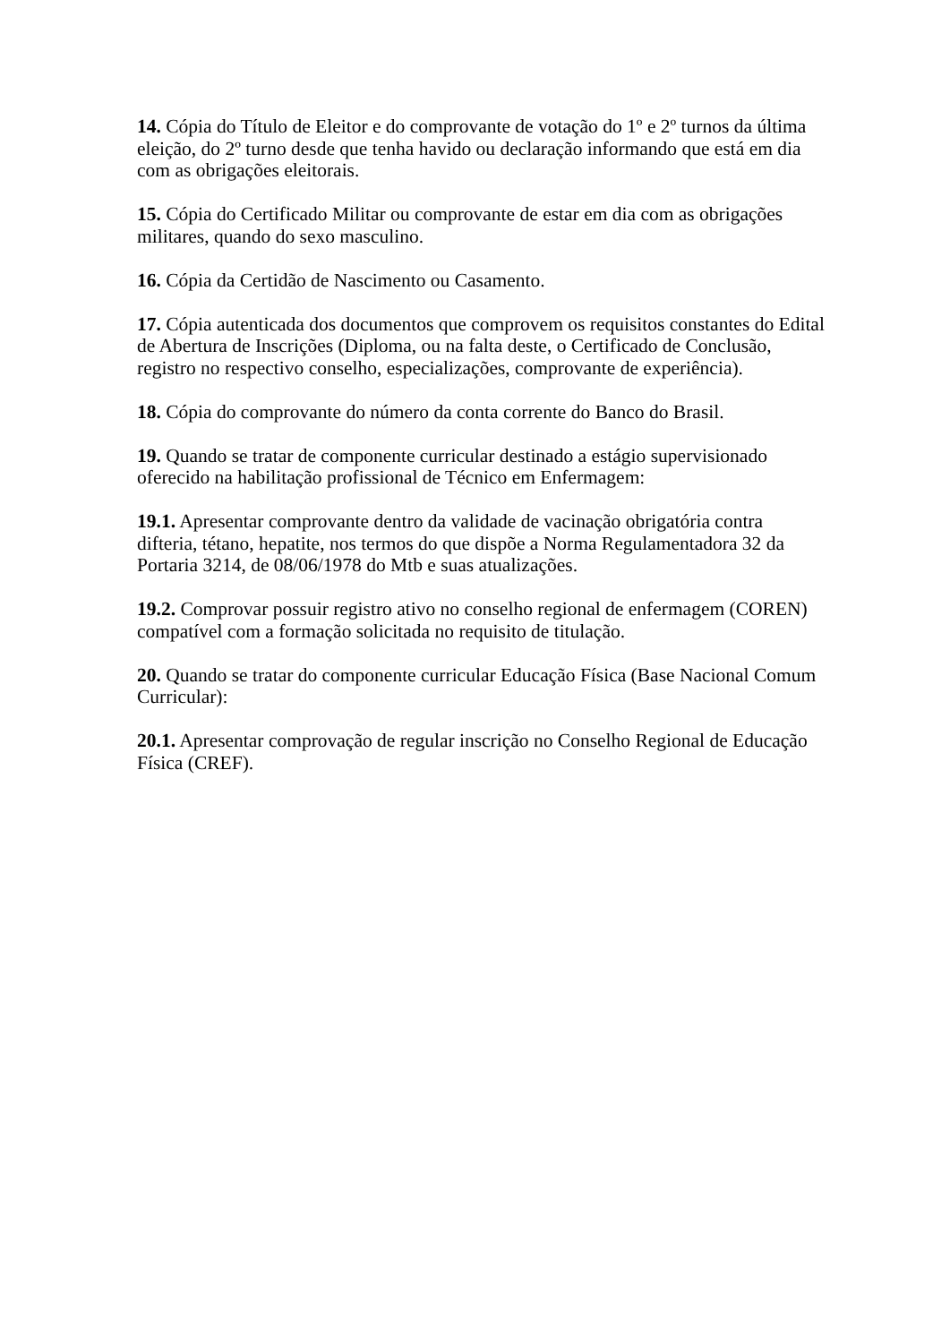14. Cópia do Título de Eleitor e do comprovante de votação do 1º e 2º turnos da última eleição, do 2º turno desde que tenha havido ou declaração informando que está em dia com as obrigações eleitorais.
15. Cópia do Certificado Militar ou comprovante de estar em dia com as obrigações militares, quando do sexo masculino.
16. Cópia da Certidão de Nascimento ou Casamento.
17. Cópia autenticada dos documentos que comprovem os requisitos constantes do Edital de Abertura de Inscrições (Diploma, ou na falta deste, o Certificado de Conclusão, registro no respectivo conselho, especializações, comprovante de experiência).
18. Cópia do comprovante do número da conta corrente do Banco do Brasil.
19. Quando se tratar de componente curricular destinado a estágio supervisionado oferecido na habilitação profissional de Técnico em Enfermagem:
19.1. Apresentar comprovante dentro da validade de vacinação obrigatória contra difteria, tétano, hepatite, nos termos do que dispõe a Norma Regulamentadora 32 da Portaria 3214, de 08/06/1978 do Mtb e suas atualizações.
19.2. Comprovar possuir registro ativo no conselho regional de enfermagem (COREN) compatível com a formação solicitada no requisito de titulação.
20. Quando se tratar do componente curricular Educação Física (Base Nacional Comum Curricular):
20.1. Apresentar comprovação de regular inscrição no Conselho Regional de Educação Física (CREF).